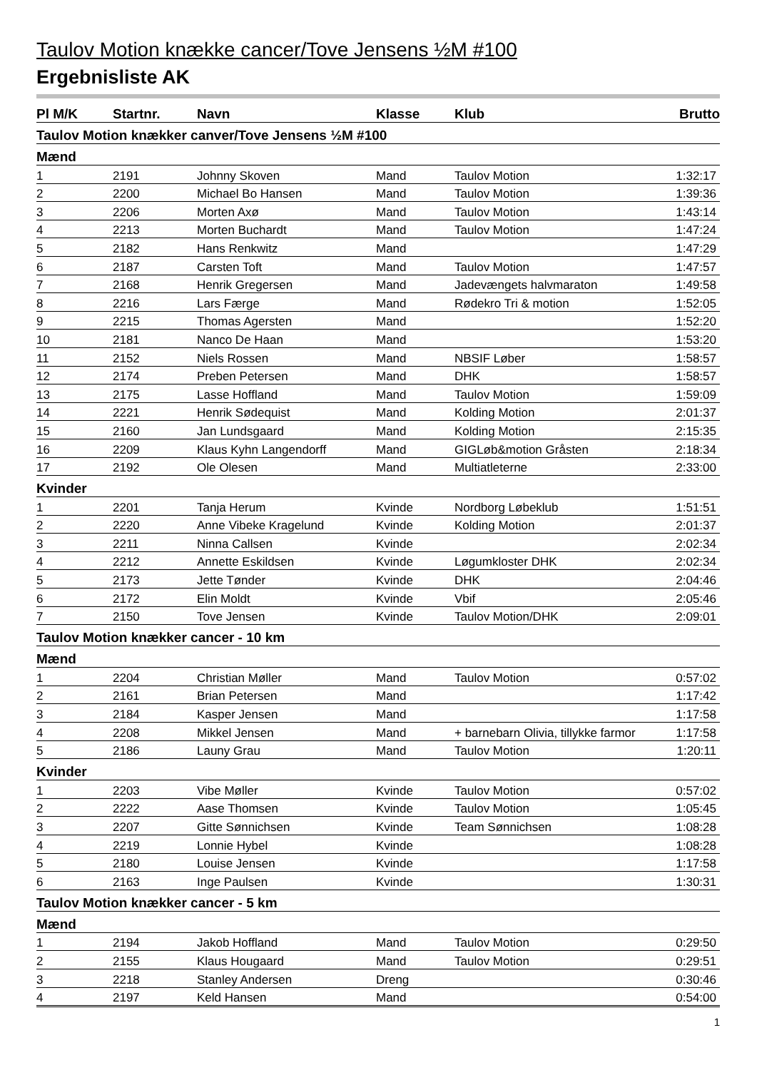Taulov Motion knække cancer/Tove Jensens ½M #100
Ergebnisliste AK
| Pl M/K | Startnr. | Navn | Klasse | Klub | Brutto |
| --- | --- | --- | --- | --- | --- |
| Taulov Motion knækker canver/Tove Jensens ½M #100 | | | | | |
| Mænd | | | | | |
| 1 | 2191 | Johnny Skoven | Mand | Taulov Motion | 1:32:17 |
| 2 | 2200 | Michael Bo Hansen | Mand | Taulov Motion | 1:39:36 |
| 3 | 2206 | Morten Axø | Mand | Taulov Motion | 1:43:14 |
| 4 | 2213 | Morten Buchardt | Mand | Taulov Motion | 1:47:24 |
| 5 | 2182 | Hans Renkwitz | Mand | | 1:47:29 |
| 6 | 2187 | Carsten Toft | Mand | Taulov Motion | 1:47:57 |
| 7 | 2168 | Henrik Gregersen | Mand | Jadevængets halvmaraton | 1:49:58 |
| 8 | 2216 | Lars Færge | Mand | Rødekro Tri & motion | 1:52:05 |
| 9 | 2215 | Thomas Agersten | Mand | | 1:52:20 |
| 10 | 2181 | Nanco De Haan | Mand | | 1:53:20 |
| 11 | 2152 | Niels Rossen | Mand | NBSIF Løber | 1:58:57 |
| 12 | 2174 | Preben Petersen | Mand | DHK | 1:58:57 |
| 13 | 2175 | Lasse Hoffland | Mand | Taulov Motion | 1:59:09 |
| 14 | 2221 | Henrik Sødequist | Mand | Kolding Motion | 2:01:37 |
| 15 | 2160 | Jan Lundsgaard | Mand | Kolding Motion | 2:15:35 |
| 16 | 2209 | Klaus Kyhn Langendorff | Mand | GIGLøb&motion Gråsten | 2:18:34 |
| 17 | 2192 | Ole Olesen | Mand | Multiatleterne | 2:33:00 |
| Kvinder | | | | | |
| 1 | 2201 | Tanja Herum | Kvinde | Nordborg Løbeklub | 1:51:51 |
| 2 | 2220 | Anne Vibeke Kragelund | Kvinde | Kolding Motion | 2:01:37 |
| 3 | 2211 | Ninna Callsen | Kvinde | | 2:02:34 |
| 4 | 2212 | Annette Eskildsen | Kvinde | Løgumkloster DHK | 2:02:34 |
| 5 | 2173 | Jette Tønder | Kvinde | DHK | 2:04:46 |
| 6 | 2172 | Elin Moldt | Kvinde | Vbif | 2:05:46 |
| 7 | 2150 | Tove Jensen | Kvinde | Taulov Motion/DHK | 2:09:01 |
| Taulov Motion knækker cancer - 10 km | | | | | |
| Mænd | | | | | |
| 1 | 2204 | Christian Møller | Mand | Taulov Motion | 0:57:02 |
| 2 | 2161 | Brian Petersen | Mand | | 1:17:42 |
| 3 | 2184 | Kasper Jensen | Mand | | 1:17:58 |
| 4 | 2208 | Mikkel Jensen | Mand | + barnebarn Olivia, tillykke farmor | 1:17:58 |
| 5 | 2186 | Launy Grau | Mand | Taulov Motion | 1:20:11 |
| Kvinder | | | | | |
| 1 | 2203 | Vibe Møller | Kvinde | Taulov Motion | 0:57:02 |
| 2 | 2222 | Aase Thomsen | Kvinde | Taulov Motion | 1:05:45 |
| 3 | 2207 | Gitte Sønnichsen | Kvinde | Team Sønnichsen | 1:08:28 |
| 4 | 2219 | Lonnie Hybel | Kvinde | | 1:08:28 |
| 5 | 2180 | Louise Jensen | Kvinde | | 1:17:58 |
| 6 | 2163 | Inge Paulsen | Kvinde | | 1:30:31 |
| Taulov Motion knækker cancer - 5 km | | | | | |
| Mænd | | | | | |
| 1 | 2194 | Jakob Hoffland | Mand | Taulov Motion | 0:29:50 |
| 2 | 2155 | Klaus Hougaard | Mand | Taulov Motion | 0:29:51 |
| 3 | 2218 | Stanley Andersen | Dreng | | 0:30:46 |
| 4 | 2197 | Keld Hansen | Mand | | 0:54:00 |
1